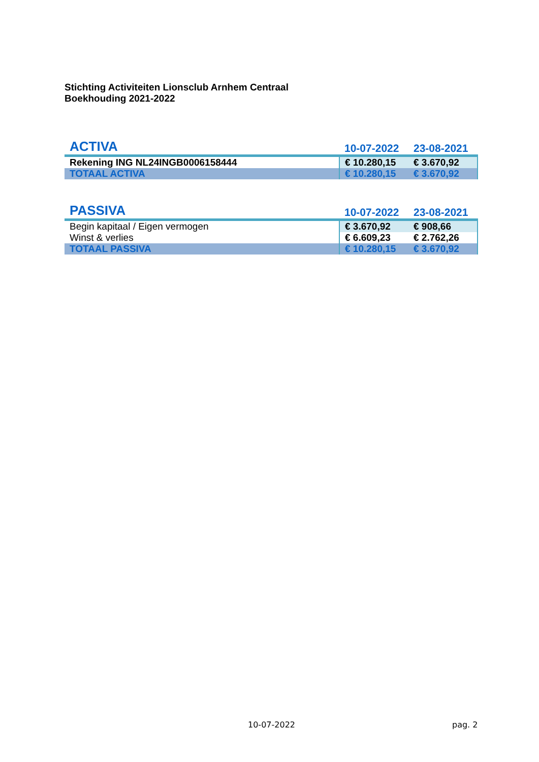Stichting Activiteiten Lionsclub Arnhem Centraal
Boekhouding 2021-2022
| ACTIVA | 10-07-2022 | 23-08-2021 |
| --- | --- | --- |
| Rekening ING NL24INGB0006158444 | € 10.280,15 | € 3.670,92 |
| TOTAAL ACTIVA | € 10.280,15 | € 3.670,92 |
| PASSIVA | 10-07-2022 | 23-08-2021 |
| --- | --- | --- |
| Begin kapitaal / Eigen vermogen | € 3.670,92 | € 908,66 |
| Winst & verlies | € 6.609,23 | € 2.762,26 |
| TOTAAL PASSIVA | € 10.280,15 | € 3.670,92 |
10-07-2022 pag. 2